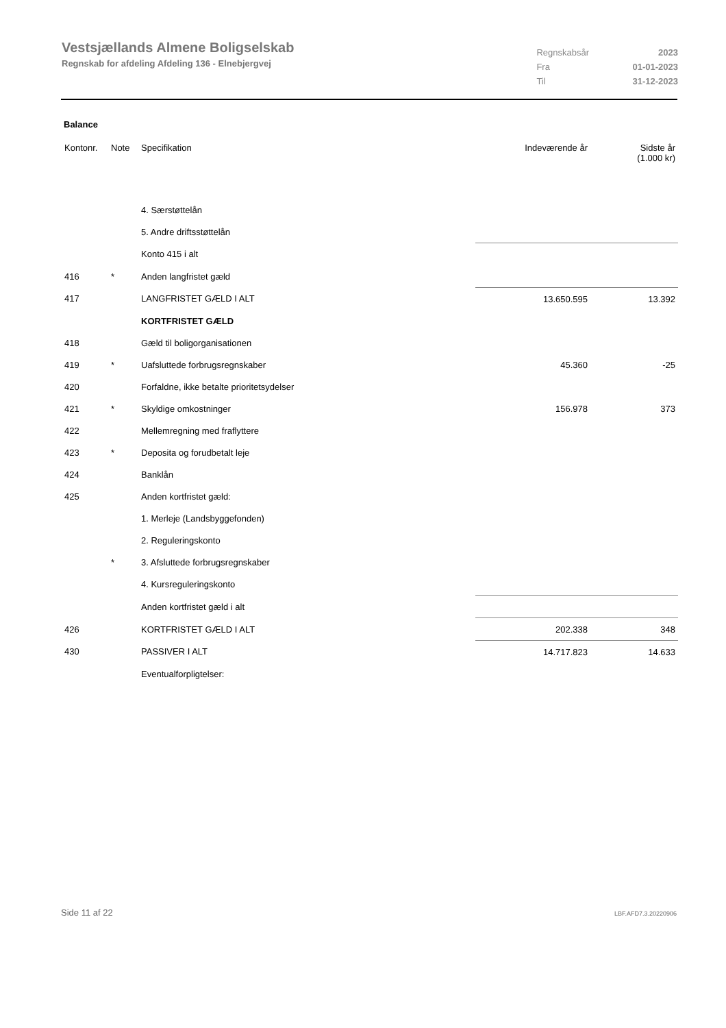Vestsjællands Almene Boligselskab
Regnskab for afdeling Afdeling 136 - Elnebjergvej
| Regnskabsår | 2023 |
| Fra | 01-01-2023 |
| Til | 31-12-2023 |
Balance
| Kontonr. | Note | Specifikation | Indeværende år | Sidste år (1.000 kr) |
| --- | --- | --- | --- | --- |
| | | 4. Særstøttelån | | |
| | | 5. Andre driftsstøttelån | | |
| | | Konto 415 i alt | | |
| 416 | * | Anden langfristet gæld | | |
| 417 | | LANGFRISTET GÆLD I ALT | 13.650.595 | 13.392 |
| | | KORTFRISTET GÆLD | | |
| 418 | | Gæld til boligorganisationen | | |
| 419 | * | Uafsluttede forbrugsregnskaber | 45.360 | -25 |
| 420 | | Forfaldne, ikke betalte prioritetsydelser | | |
| 421 | * | Skyldige omkostninger | 156.978 | 373 |
| 422 | | Mellemregning med fraflyttere | | |
| 423 | * | Deposita og forudbetalt leje | | |
| 424 | | Banklån | | |
| 425 | | Anden kortfristet gæld: | | |
| | | 1. Merleje (Landsbyggefonden) | | |
| | | 2. Reguleringskonto | | |
| | * | 3. Afsluttede forbrugsregnskaber | | |
| | | 4. Kursreguleringskonto | | |
| | | Anden kortfristet gæld i alt | | |
| 426 | | KORTFRISTET GÆLD I ALT | 202.338 | 348 |
| 430 | | PASSIVER I ALT | 14.717.823 | 14.633 |
| | | Eventualforpligtelser: | | |
Side 11 af 22 LBF.AFD7.3.20220906